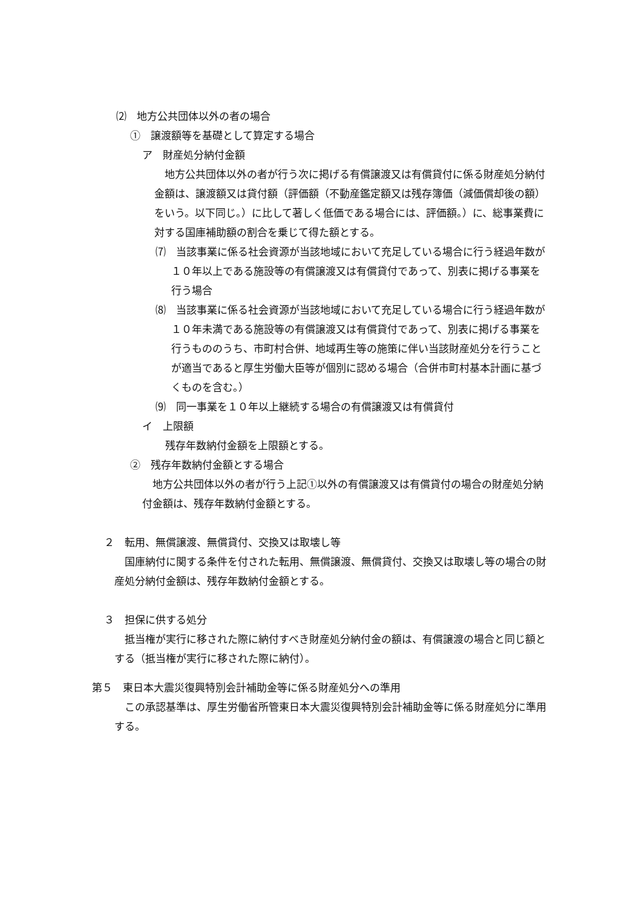⑵　地方公共団体以外の者の場合
①　譲渡額等を基礎として算定する場合
ア　財産処分納付金額
地方公共団体以外の者が行う次に掲げる有償譲渡又は有償貸付に係る財産処分納付金額は、譲渡額又は貸付額（評価額（不動産鑑定額又は残存簿価（減価償却後の額）をいう。以下同じ。）に比して著しく低価である場合には、評価額。）に、総事業費に対する国庫補助額の割合を乗じて得た額とする。
⑺　当該事業に係る社会資源が当該地域において充足している場合に行う経過年数が１０年以上である施設等の有償譲渡又は有償貸付であって、別表に掲げる事業を行う場合
⑻　当該事業に係る社会資源が当該地域において充足している場合に行う経過年数が１０年未満である施設等の有償譲渡又は有償貸付であって、別表に掲げる事業を行うもののうち、市町村合併、地域再生等の施策に伴い当該財産処分を行うことが適当であると厚生労働大臣等が個別に認める場合（合併市町村基本計画に基づくものを含む。）
⑼　同一事業を１０年以上継続する場合の有償譲渡又は有償貸付
イ　上限額
残存年数納付金額を上限額とする。
②　残存年数納付金額とする場合
地方公共団体以外の者が行う上記①以外の有償譲渡又は有償貸付の場合の財産処分納付金額は、残存年数納付金額とする。
２　転用、無償譲渡、無償貸付、交換又は取壊し等
国庫納付に関する条件を付された転用、無償譲渡、無償貸付、交換又は取壊し等の場合の財産処分納付金額は、残存年数納付金額とする。
３　担保に供する処分
抵当権が実行に移された際に納付すべき財産処分納付金の額は、有償譲渡の場合と同じ額とする（抵当権が実行に移された際に納付）。
第５　東日本大震災復興特別会計補助金等に係る財産処分への準用
この承認基準は、厚生労働省所管東日本大震災復興特別会計補助金等に係る財産処分に準用する。